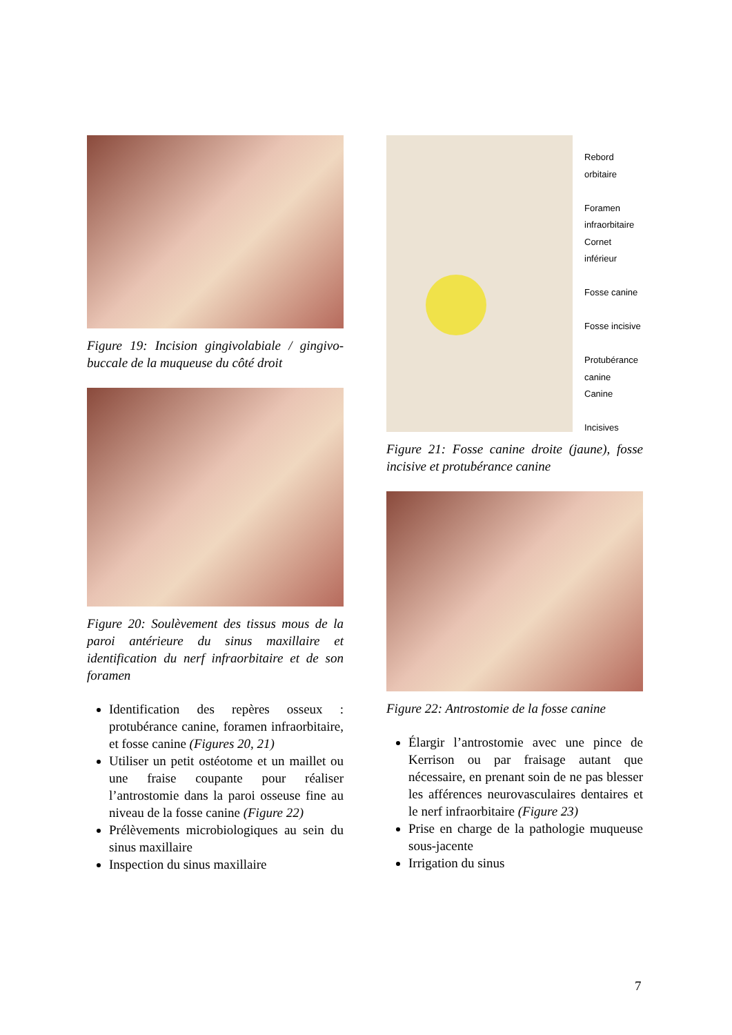Figure 19: Incision gingivolabiale / gingivo-buccale de la muqueuse du côté droit
Figure 20: Soulèvement des tissus mous de la paroi antérieure du sinus maxillaire et identification du nerf infraorbitaire et de son foramen
Identification des repères osseux : protubérance canine, foramen infraorbitaire, et fosse canine (Figures 20, 21)
Utiliser un petit ostéotome et un maillet ou une fraise coupante pour réaliser l’antrostomie dans la paroi osseuse fine au niveau de la fosse canine (Figure 22)
Prélèvements microbiologiques au sein du sinus maxillaire
Inspection du sinus maxillaire
Rebord orbitaire
Foramen
infraorbitaire
Cornet inférieur
Fosse canine
Fosse incisive
Protubérance
canine
Canine
Incisives
Figure 21: Fosse canine droite (jaune), fosse incisive et protubérance canine
Figure 22: Antrostomie de la fosse canine
Élargir l’antrostomie avec une pince de Kerrison ou par fraisage autant que nécessaire, en prenant soin de ne pas blesser les afférences neurovasculaires dentaires et le nerf infraorbitaire (Figure 23)
Prise en charge de la pathologie muqueuse sous-jacente
Irrigation du sinus
7